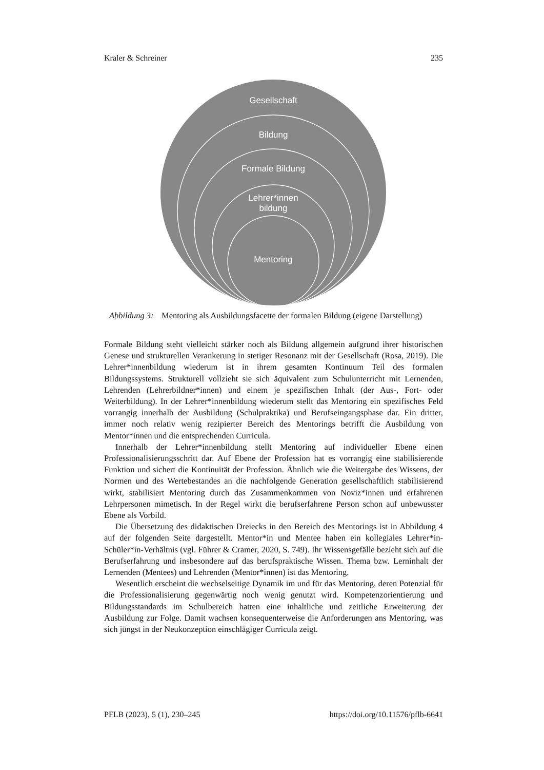Kraler & Schreiner 235
Gesellschaft
Bildung
Formale Bildung
Lehrer*innen
bildung
Mentoring
Abbildung 3: Mentoring als Ausbildungsfacette der formalen Bildung (eigene Darstellung)
Formale Bildung steht vielleicht stärker noch als Bildung allgemein aufgrund ihrer historischen Genese und strukturellen Verankerung in stetiger Resonanz mit der Gesellschaft (Rosa, 2019). Die Lehrer*innenbildung wiederum ist in ihrem gesamten Kontinuum Teil des formalen Bildungssystems. Strukturell vollzieht sie sich äquivalent zum Schulunterricht mit Lernenden, Lehrenden (Lehrerbildner*innen) und einem je spezifischen Inhalt (der Aus-, Fort- oder Weiterbildung). In der Lehrer*innenbildung wiederum stellt das Mentoring ein spezifisches Feld vorrangig innerhalb der Ausbildung (Schulpraktika) und Berufseingangsphase dar. Ein dritter, immer noch relativ wenig rezipierter Bereich des Mentorings betrifft die Ausbildung von Mentor*innen und die entsprechenden Curricula.
Innerhalb der Lehrer*innenbildung stellt Mentoring auf individueller Ebene einen Professionalisierungsschritt dar. Auf Ebene der Profession hat es vorrangig eine stabilisierende Funktion und sichert die Kontinuität der Profession. Ähnlich wie die Weitergabe des Wissens, der Normen und des Wertebestandes an die nachfolgende Generation gesellschaftlich stabilisierend wirkt, stabilisiert Mentoring durch das Zusammenkommen von Noviz*innen und erfahrenen Lehrpersonen mimetisch. In der Regel wirkt die berufserfahrene Person schon auf unbewusster Ebene als Vorbild.
Die Übersetzung des didaktischen Dreiecks in den Bereich des Mentorings ist in Abbildung 4 auf der folgenden Seite dargestellt. Mentor*in und Mentee haben ein kollegiales Lehrer*in-Schüler*in-Verhältnis (vgl. Führer & Cramer, 2020, S. 749). Ihr Wissensgefälle bezieht sich auf die Berufserfahrung und insbesondere auf das berufspraktische Wissen. Thema bzw. Lerninhalt der Lernenden (Mentees) und Lehrenden (Mentor*innen) ist das Mentoring.
Wesentlich erscheint die wechselseitige Dynamik im und für das Mentoring, deren Potenzial für die Professionalisierung gegenwärtig noch wenig genutzt wird. Kompetenzorientierung und Bildungsstandards im Schulbereich hatten eine inhaltliche und zeitliche Erweiterung der Ausbildung zur Folge. Damit wachsen konsequenterweise die Anforderungen ans Mentoring, was sich jüngst in der Neukonzeption einschlägiger Curricula zeigt.
PFLB (2023), 5 (1), 230–245 https://doi.org/10.11576/pflb-6641